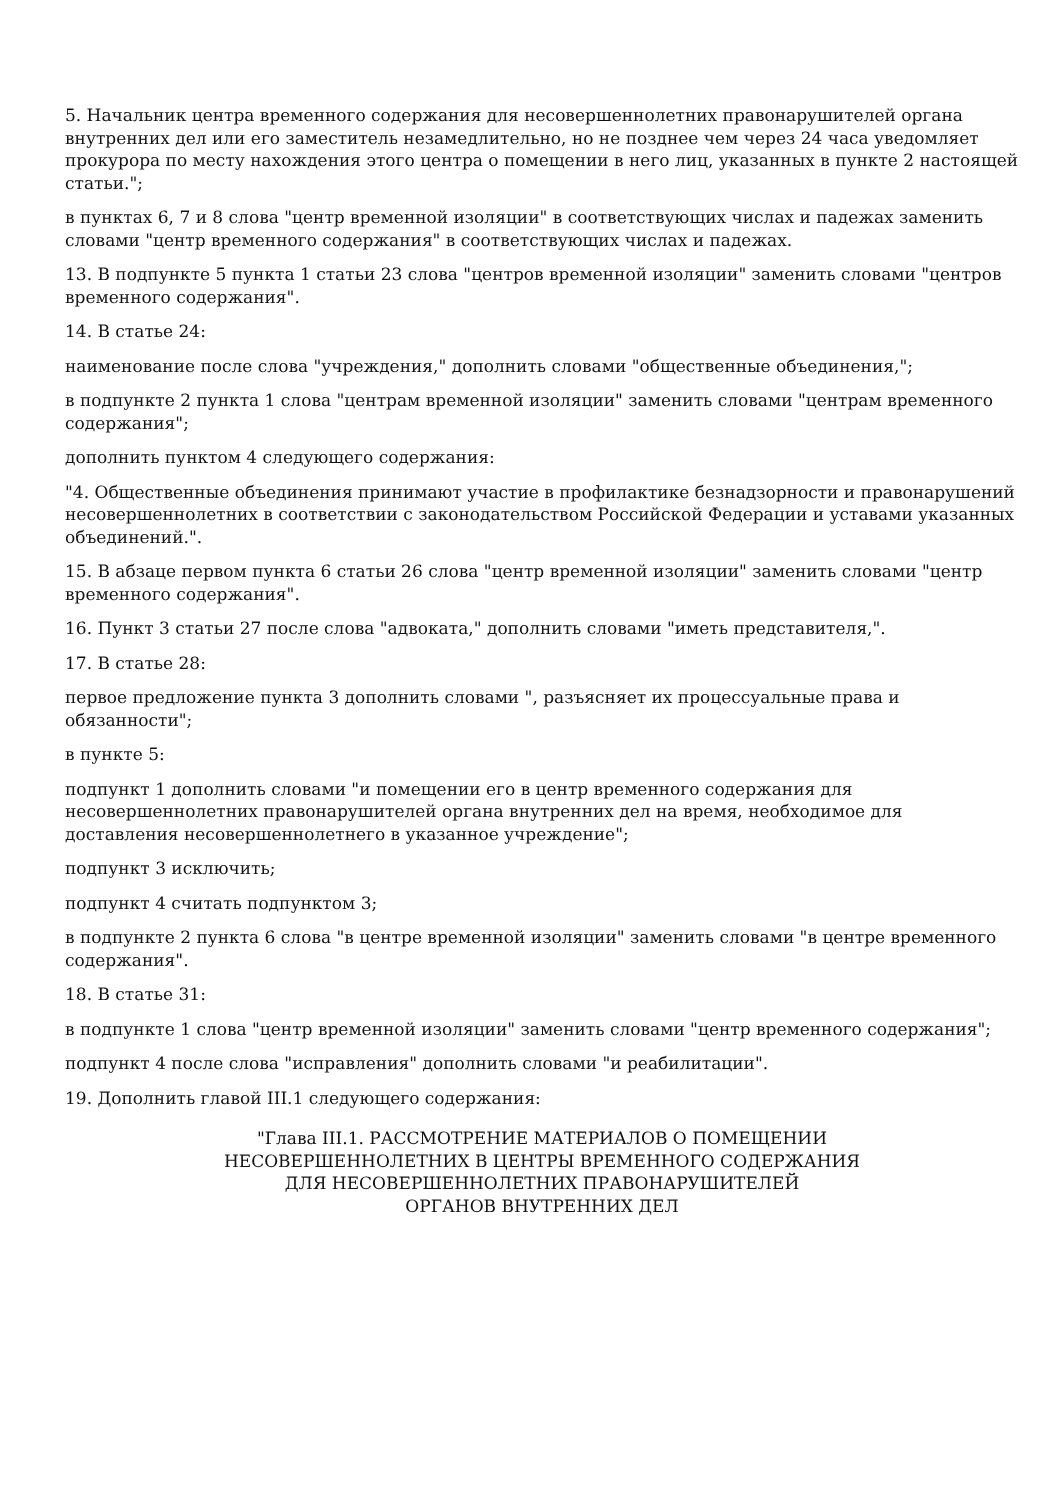5. Начальник центра временного содержания для несовершеннолетних правонарушителей органа внутренних дел или его заместитель незамедлительно, но не позднее чем через 24 часа уведомляет прокурора по месту нахождения этого центра о помещении в него лиц, указанных в пункте 2 настоящей статьи.";
в пунктах 6, 7 и 8 слова "центр временной изоляции" в соответствующих числах и падежах заменить словами "центр временного содержания" в соответствующих числах и падежах.
13. В подпункте 5 пункта 1 статьи 23 слова "центров временной изоляции" заменить словами "центров временного содержания".
14. В статье 24:
наименование после слова "учреждения," дополнить словами "общественные объединения,";
в подпункте 2 пункта 1 слова "центрам временной изоляции" заменить словами "центрам временного содержания";
дополнить пунктом 4 следующего содержания:
"4. Общественные объединения принимают участие в профилактике безнадзорности и правонарушений несовершеннолетних в соответствии с законодательством Российской Федерации и уставами указанных объединений.".
15. В абзаце первом пункта 6 статьи 26 слова "центр временной изоляции" заменить словами "центр временного содержания".
16. Пункт 3 статьи 27 после слова "адвоката," дополнить словами "иметь представителя,".
17. В статье 28:
первое предложение пункта 3 дополнить словами ", разъясняет их процессуальные права и обязанности";
в пункте 5:
подпункт 1 дополнить словами "и помещении его в центр временного содержания для несовершеннолетних правонарушителей органа внутренних дел на время, необходимое для доставления несовершеннолетнего в указанное учреждение";
подпункт 3 исключить;
подпункт 4 считать подпунктом 3;
в подпункте 2 пункта 6 слова "в центре временной изоляции" заменить словами "в центре временного содержания".
18. В статье 31:
в подпункте 1 слова "центр временной изоляции" заменить словами "центр временного содержания";
подпункт 4 после слова "исправления" дополнить словами "и реабилитации".
19. Дополнить главой III.1 следующего содержания:
"Глава III.1. РАССМОТРЕНИЕ МАТЕРИАЛОВ О ПОМЕЩЕНИИ
НЕСОВЕРШЕННОЛЕТНИХ В ЦЕНТРЫ ВРЕМЕННОГО СОДЕРЖАНИЯ
ДЛЯ НЕСОВЕРШЕННОЛЕТНИХ ПРАВОНАРУШИТЕЛЕЙ
ОРГАНОВ ВНУТРЕННИХ ДЕЛ